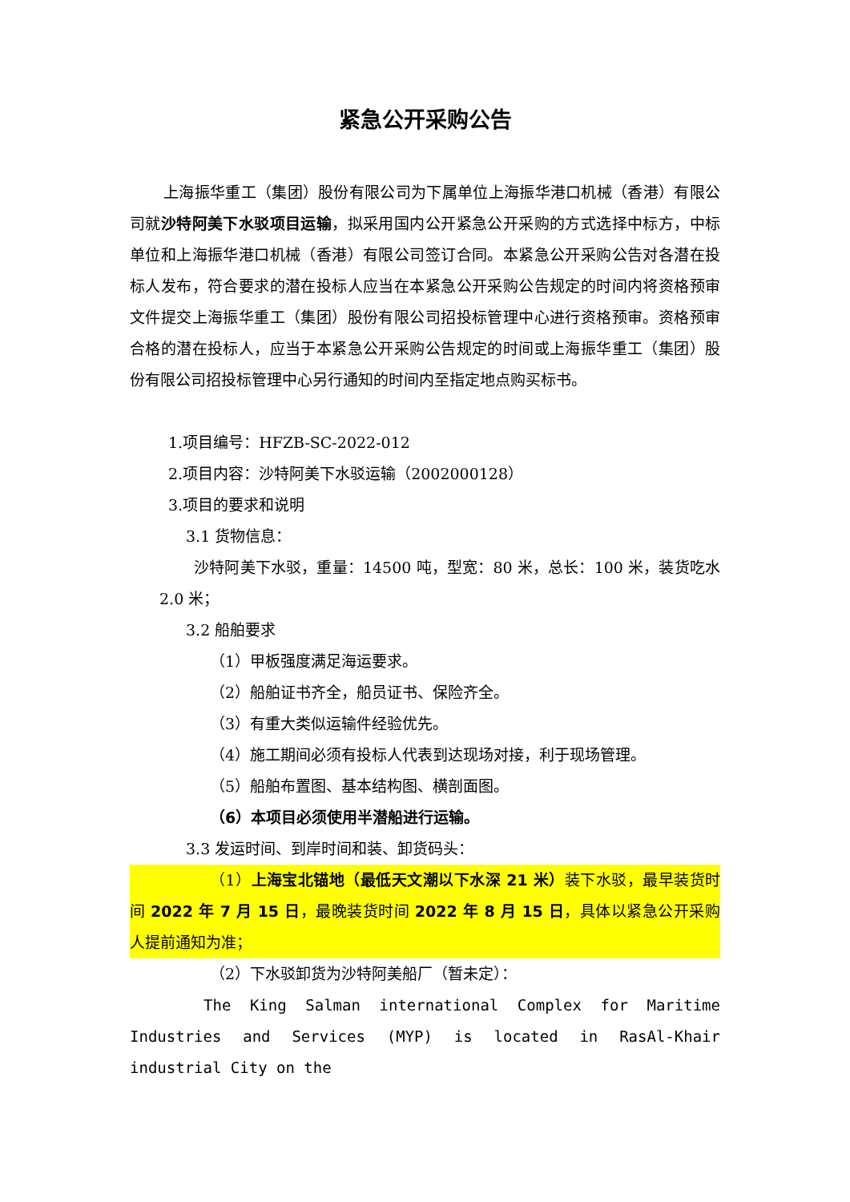紧急公开采购公告
上海振华重工（集团）股份有限公司为下属单位上海振华港口机械（香港）有限公司就沙特阿美下水驳项目运输，拟采用国内公开紧急公开采购的方式选择中标方，中标单位和上海振华港口机械（香港）有限公司签订合同。本紧急公开采购公告对各潜在投标人发布，符合要求的潜在投标人应当在本紧急公开采购公告规定的时间内将资格预审文件提交上海振华重工（集团）股份有限公司招投标管理中心进行资格预审。资格预审合格的潜在投标人，应当于本紧急公开采购公告规定的时间或上海振华重工（集团）股份有限公司招投标管理中心另行通知的时间内至指定地点购买标书。
1.项目编号：HFZB-SC-2022-012
2.项目内容：沙特阿美下水驳运输（2002000128）
3.项目的要求和说明
3.1 货物信息：
沙特阿美下水驳，重量：14500 吨，型宽：80 米，总长：100 米，装货吃水 2.0 米；
3.2 船舶要求
（1）甲板强度满足海运要求。
（2）船舶证书齐全，船员证书、保险齐全。
（3）有重大类似运输件经验优先。
（4）施工期间必须有投标人代表到达现场对接，利于现场管理。
（5）船舶布置图、基本结构图、横剖面图。
（6）本项目必须使用半潜船进行运输。
3.3 发运时间、到岸时间和装、卸货码头：
（1）上海宝北锚地（最低天文潮以下水深 21 米）装下水驳，最早装货时间 2022 年 7 月 15 日，最晚装货时间 2022 年 8 月 15 日，具体以紧急公开采购人提前通知为准；
（2）下水驳卸货为沙特阿美船厂（暂未定）：
The King Salman international Complex for Maritime Industries and Services (MYP) is located in RasAl-Khair industrial City on the